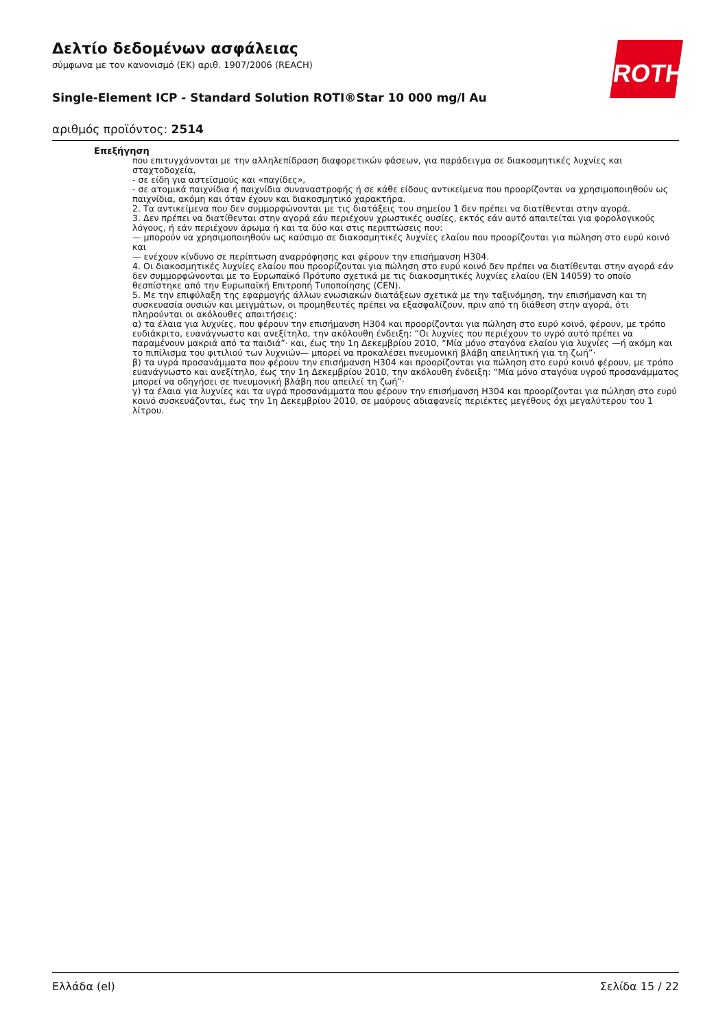ROTH
Δελτίο δεδομένων ασφάλειας
σύμφωνα με τον κανονισμό (ΕΚ) αριθ. 1907/2006 (REACH)
Single-Element ICP - Standard Solution ROTI®Star 10 000 mg/l Au
αριθμός προϊόντος: 2514
Επεξήγηση
που επιτυγχάνονται με την αλληλεπίδραση διαφορετικών φάσεων, για παράδειγμα σε διακοσμητικές λυχνίες και σταχτοδοχεία,
- σε είδη για αστεϊσμούς και «παγίδες»,
- σε ατομικά παιχνίδια ή παιχνίδια συναναστροφής ή σε κάθε είδους αντικείμενα που προορίζονται να χρησιμοποιηθούν ως παιχνίδια, ακόμη και όταν έχουν και διακοσμητικό χαρακτήρα.
2. Τα αντικείμενα που δεν συμμορφώνονται με τις διατάξεις του σημείου 1 δεν πρέπει να διατίθενται στην αγορά.
3. Δεν πρέπει να διατίθενται στην αγορά εάν περιέχουν χρωστικές ουσίες, εκτός εάν αυτό απαιτείται για φορολογικούς λόγους, ή εάν περιέχουν άρωμα ή και τα δύο και στις περιπτώσεις που:
— μπορούν να χρησιμοποιηθούν ως καύσιμο σε διακοσμητικές λυχνίες ελαίου που προορίζονται για πώληση στο ευρύ κοινό και
— ενέχουν κίνδυνο σε περίπτωση αναρρόφησης και φέρουν την επισήμανση H304.
4. Οι διακοσμητικές λυχνίες ελαίου που προορίζονται για πώληση στο ευρύ κοινό δεν πρέπει να διατίθενται στην αγορά εάν δεν συμμορφώνονται με το Ευρωπαϊκό Πρότυπο σχετικά με τις διακοσμητικές λυχνίες ελαίου (EN 14059) το οποίο θεσπίστηκε από την Ευρωπαϊκή Επιτροπή Τυποποίησης (CEN).
5. Με την επιφύλαξη της εφαρμογής άλλων ενωσιακών διατάξεων σχετικά με την ταξινόμηση, την επισήμανση και τη συσκευασία ουσιών και μειγμάτων, οι προμηθευτές πρέπει να εξασφαλίζουν, πριν από τη διάθεση στην αγορά, ότι πληρούνται οι ακόλουθες απαιτήσεις:
α) τα έλαια για λυχνίες, που φέρουν την επισήμανση H304 και προορίζονται για πώληση στο ευρύ κοινό, φέρουν, με τρόπο ευδιάκριτο, ευανάγνωστο και ανεξίτηλο, την ακόλουθη ένδειξη: “Οι λυχνίες που περιέχουν το υγρό αυτό πρέπει να παραμένουν μακριά από τα παιδιά”· και, έως την 1η Δεκεμβρίου 2010, “Μία μόνο σταγόνα ελαίου για λυχνίες —ή ακόμη και το πιπίλισμα του φιτιλιού των λυχνιών— μπορεί να προκαλέσει πνευμονική βλάβη απειλητική για τη ζωή”·
β) τα υγρά προσανάμματα που φέρουν την επισήμανση H304 και προορίζονται για πώληση στο ευρύ κοινό φέρουν, με τρόπο ευανάγνωστο και ανεξίτηλο, έως την 1η Δεκεμβρίου 2010, την ακόλουθη ένδειξη: “Μία μόνο σταγόνα υγρού προσανάμματος μπορεί να οδηγήσει σε πνευμονική βλάβη που απειλεί τη ζωή”·
γ) τα έλαια για λυχνίες και τα υγρά προσανάμματα που φέρουν την επισήμανση H304 και προορίζονται για πώληση στο ευρύ κοινό συσκευάζονται, έως την 1η Δεκεμβρίου 2010, σε μαύρους αδιαφανείς περιέκτες μεγέθους όχι μεγαλύτερου του 1 λίτρου.
Ελλάδα (el) Σελίδα 15 / 22